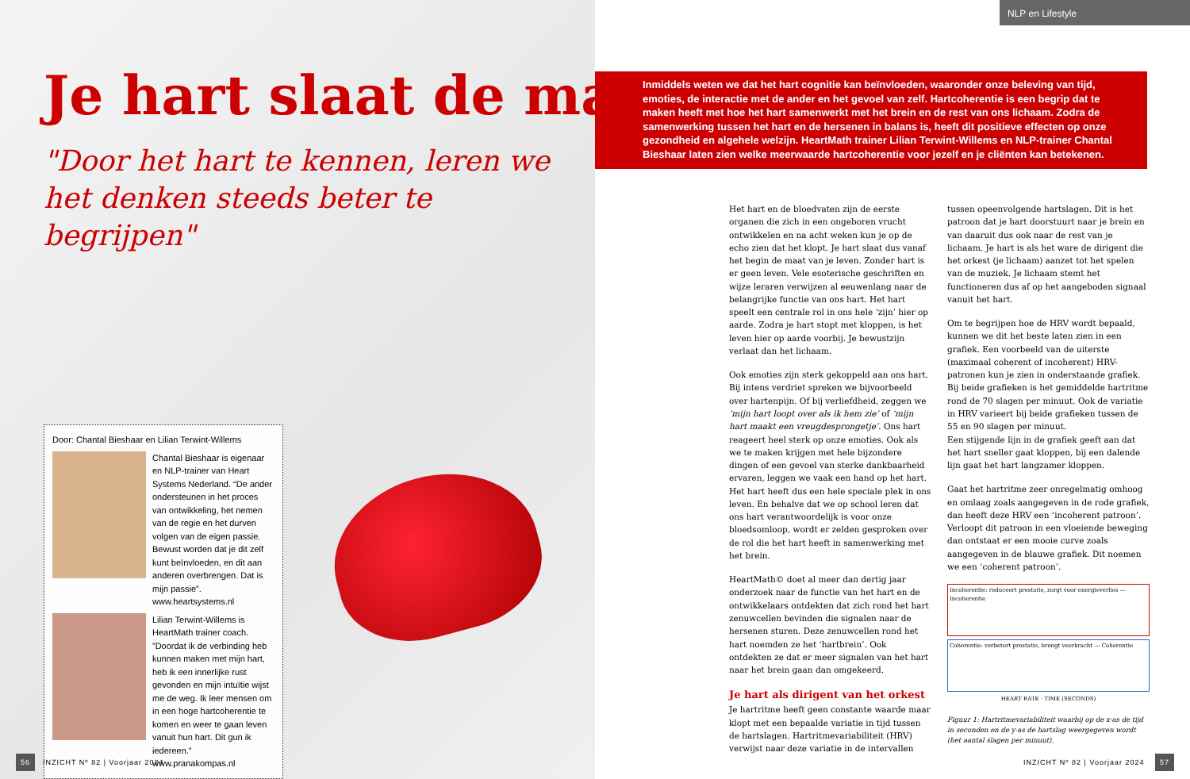Je hart slaat de maat
"Door het hart te kennen, leren we het denken steeds beter te begrijpen"
Door: Chantal Bieshaar en Lilian Terwint-Willems
Chantal Bieshaar is eigenaar en NLP-trainer van Heart Systems Nederland. “De ander ondersteunen in het proces van ontwikkeling, het nemen van de regie en het durven volgen van de eigen passie. Bewust worden dat je dit zelf kunt beïnvloeden, en dit aan anderen overbrengen. Dat is mijn passie”. www.heartsystems.nl
Lilian Terwint-Willems is HeartMath trainer coach. ”Doordat ik de verbinding heb kunnen maken met mijn hart, heb ik een innerlijke rust gevonden en mijn intuïtie wijst me de weg. Ik leer mensen om in een hoge hartcoherentie te komen en weer te gaan leven vanuit hun hart. Dit gun ik iedereen.” www.pranakompas.nl
56 INZICHT Nº 82 | Voorjaar 2024
NLP en Lifestyle
Inmiddels weten we dat het hart cognitie kan beïnvloeden, waaronder onze beleving van tijd, emoties, de interactie met de ander en het gevoel van zelf. Hartcoherentie is een begrip dat te maken heeft met hoe het hart samenwerkt met het brein en de rest van ons lichaam. Zodra de samenwerking tussen het hart en de hersenen in balans is, heeft dit positieve effecten op onze gezondheid en algehele welzijn. HeartMath trainer Lilian Terwint-Willems en NLP-trainer Chantal Bieshaar laten zien welke meerwaarde hartcoherentie voor jezelf en je cliënten kan betekenen.
Het hart en de bloedvaten zijn de eerste organen die zich in een ongeboren vrucht ontwikkelen en na acht weken kun je op de echo zien dat het klopt. Je hart slaat dus vanaf het begin de maat van je leven. Zonder hart is er geen leven. Vele esoterische geschriften en wijze leraren verwijzen al eeuwenlang naar de belangrijke functie van ons hart. Het hart speelt een centrale rol in ons hele ‘zijn’ hier op aarde. Zodra je hart stopt met kloppen, is het leven hier op aarde voorbij. Je bewustzijn verlaat dan het lichaam.
Ook emoties zijn sterk gekoppeld aan ons hart. Bij intens verdriet spreken we bijvoorbeeld over hartenpijn. Of bij verliefdheid, zeggen we ‘mijn hart loopt over als ik hem zie’ of ‘mijn hart maakt een vreugdesprongetje’. Ons hart reageert heel sterk op onze emoties. Ook als we te maken krijgen met hele bijzondere dingen of een gevoel van sterke dankbaarheid ervaren, leggen we vaak een hand op het hart. Het hart heeft dus een hele speciale plek in ons leven. En behalve dat we op school leren dat ons hart verantwoordelijk is voor onze bloedsomloop, wordt er zelden gesproken over de rol die het hart heeft in samenwerking met het brein.
HeartMath© doet al meer dan dertig jaar onderzoek naar de functie van het hart en de ontwikkelaars ontdekten dat zich rond het hart zenuwcellen bevinden die signalen naar de hersenen sturen. Deze zenuwcellen rond het hart noemden ze het ‘hartbrein’. Ook ontdekten ze dat er meer signalen van het hart naar het brein gaan dan omgekeerd.
Je hart als dirigent van het orkest
Je hartritme heeft geen constante waarde maar klopt met een bepaalde variatie in tijd tussen de hartslagen. Hartritmevariabiliteit (HRV) verwijst naar deze variatie in de intervallen tussen opeenvolgende hartslagen. Dit is het patroon dat je hart doorstuurt naar je brein en van daaruit dus ook naar de rest van je lichaam. Je hart is als het ware de dirigent die het orkest (je lichaam) aanzet tot het spelen van de muziek. Je lichaam stemt het functioneren dus af op het aangeboden signaal vanuit het hart.
Om te begrijpen hoe de HRV wordt bepaald, kunnen we dit het beste laten zien in een grafiek. Een voorbeeld van de uiterste (maximaal coherent of incoherent) HRV-patronen kun je zien in onderstaande grafiek. Bij beide grafieken is het gemiddelde hartritme rond de 70 slagen per minuut. Ook de variatie in HRV varieert bij beide grafieken tussen de 55 en 90 slagen per minuut.
Een stijgende lijn in de grafiek geeft aan dat het hart sneller gaat kloppen, bij een dalende lijn gaat het hart langzamer kloppen.
Gaat het hartritme zeer onregelmatig omhoog en omlaag zoals aangegeven in de rode grafiek, dan heeft deze HRV een ‘incoherent patroon’. Verloopt dit patroon in een vloeiende beweging dan ontstaat er een mooie curve zoals aangegeven in de blauwe grafiek. Dit noemen we een ‘coherent patroon’.
Incoherentie: reduceert prestatie, zorgt voor energieverlies — Incoherentie
Coherentie: verbetert prestatie, brengt veerkracht — Coherentie
HEART RATE · TIME (SECONDS)
Figuur 1: Hartritmevariabiliteit waarbij op de x-as de tijd in seconden en de y-as de hartslag weergegeven wordt (het aantal slagen per minuut).
INZICHT Nº 82 | Voorjaar 2024 57